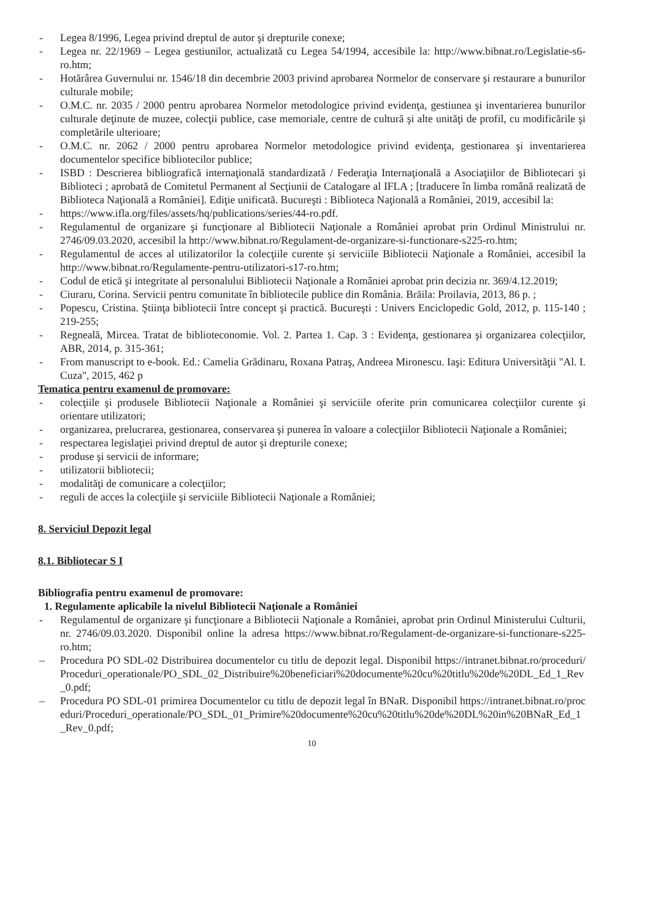- Legea 8/1996, Legea privind dreptul de autor şi drepturile conexe;
- Legea nr. 22/1969 – Legea gestiunilor, actualizată cu Legea 54/1994, accesibile la: http://www.bibnat.ro/Legislatie-s6-ro.htm;
- Hotărârea Guvernului nr. 1546/18 din decembrie 2003 privind aprobarea Normelor de conservare şi restaurare a bunurilor culturale mobile;
- O.M.C. nr. 2035 / 2000 pentru aprobarea Normelor metodologice privind evidenţa, gestiunea şi inventarierea bunurilor culturale deţinute de muzee, colecţii publice, case memoriale, centre de cultură şi alte unităţi de profil, cu modificările şi completările ulterioare;
- O.M.C. nr. 2062 / 2000 pentru aprobarea Normelor metodologice privind evidenţa, gestionarea şi inventarierea documentelor specifice bibliotecilor publice;
- ISBD : Descrierea bibliografică internaţională standardizată / Federaţia Internaţională a Asociaţiilor de Bibliotecari şi Biblioteci ; aprobată de Comitetul Permanent al Secţiunii de Catalogare al IFLA ; [traducere în limba română realizată de Biblioteca Naţională a României]. Ediţie unificată. Bucureşti : Biblioteca Naţională a României, 2019, accesibil la:
- https://www.ifla.org/files/assets/hq/publications/series/44-ro.pdf.
- Regulamentul de organizare şi funcţionare al Bibliotecii Naţionale a României aprobat prin Ordinul Ministrului nr. 2746/09.03.2020, accesibil la http://www.bibnat.ro/Regulament-de-organizare-si-functionare-s225-ro.htm;
- Regulamentul de acces al utilizatorilor la colecţiile curente şi serviciile Bibliotecii Naţionale a României, accesibil la http://www.bibnat.ro/Regulamente-pentru-utilizatori-s17-ro.htm;
- Codul de etică şi integritate al personalului Bibliotecii Naţionale a României aprobat prin decizia nr. 369/4.12.2019;
- Ciuraru, Corina. Servicii pentru comunitate în bibliotecile publice din România. Brăila: Proilavia, 2013, 86 p. ;
- Popescu, Cristina. Ştiinţa bibliotecii între concept şi practică. Bucureşti : Univers Enciclopedic Gold, 2012, p. 115-140 ; 219-255;
- Regneală, Mircea. Tratat de biblioteconomie. Vol. 2. Partea 1. Cap. 3 : Evidenţa, gestionarea şi organizarea colecţiilor, ABR, 2014, p. 315-361;
- From manuscript to e-book. Ed.: Camelia Grădinaru, Roxana Patraş, Andreea Mironescu. Iaşi: Editura Universităţii "Al. I. Cuza", 2015, 462 p
Tematica pentru examenul de promovare:
- colecţiile şi produsele Bibliotecii Naţionale a României şi serviciile oferite prin comunicarea colecţiilor curente şi orientare utilizatori;
- organizarea, prelucrarea, gestionarea, conservarea şi punerea în valoare a colecţiilor Bibliotecii Naţionale a României;
- respectarea legislaţiei privind dreptul de autor şi drepturile conexe;
- produse şi servicii de informare;
- utilizatorii bibliotecii;
- modalităţi de comunicare a colecţiilor;
- reguli de acces la colecţiile şi serviciile Bibliotecii Naţionale a României;
8. Serviciul Depozit legal
8.1. Bibliotecar S I
Bibliografia pentru examenul de promovare:
1. Regulamente aplicabile la nivelul Bibliotecii Naţionale a României
- Regulamentul de organizare şi funcţionare a Bibliotecii Naţionale a României, aprobat prin Ordinul Ministerului Culturii, nr. 2746/09.03.2020. Disponibil online la adresa https://www.bibnat.ro/Regulament-de-organizare-si-functionare-s225-ro.htm;
– Procedura PO SDL-02 Distribuirea documentelor cu titlu de depozit legal. Disponibil https://intranet.bibnat.ro/proceduri/Proceduri_operationale/PO_SDL_02_Distribuire%20beneficiari%20documente%20cu%20titlu%20de%20DL_Ed_1_Rev_0.pdf;
– Procedura PO SDL-01 primirea Documentelor cu titlu de depozit legal în BNaR. Disponibil https://intranet.bibnat.ro/proceduri/Proceduri_operationale/PO_SDL_01_Primire%20documente%20cu%20titlu%20de%20DL%20in%20BNaR_Ed_1_Rev_0.pdf;
10